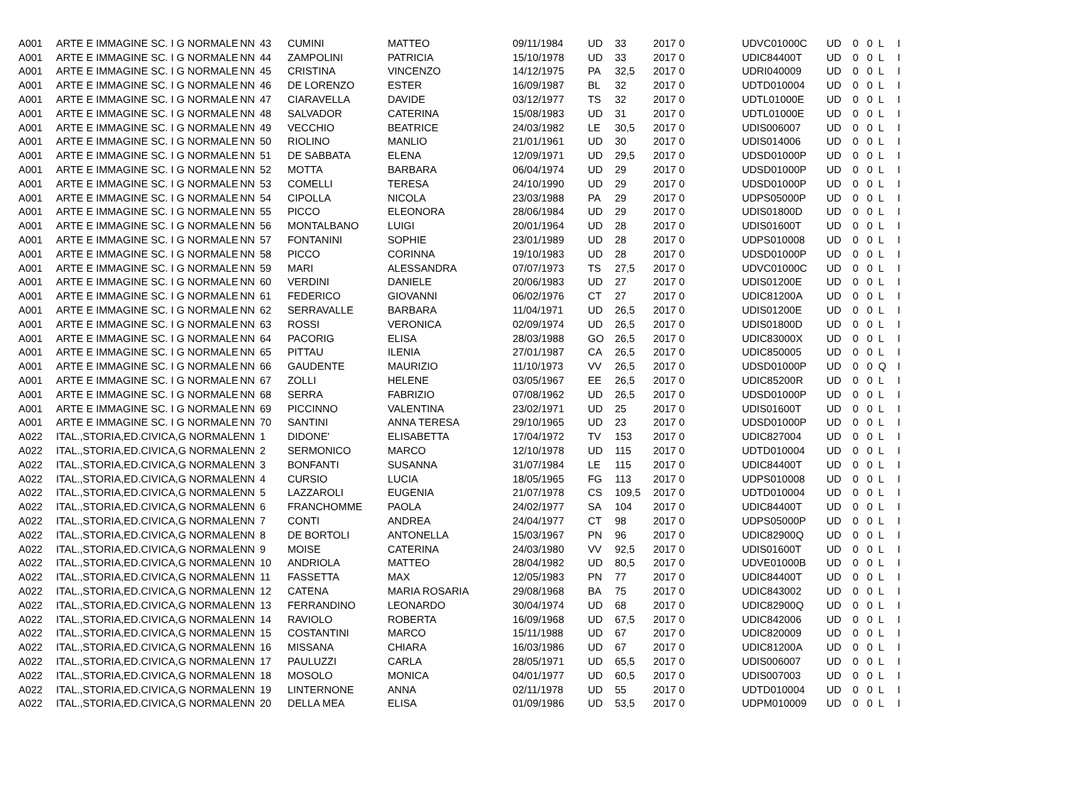| A001 | ARTE E IMMAGINE SC. I G NORMALE | NN | 43 | CUMINI | MATTEO | 09/11/1984 | UD | 33 | 2017 0 | UDVC01000C | UD | 0 | 0 | L | I |
| A001 | ARTE E IMMAGINE SC. I G NORMALE | NN | 44 | ZAMPOLINI | PATRICIA | 15/10/1978 | UD | 33 | 2017 0 | UDIC84400T | UD | 0 | 0 | L | I |
| A001 | ARTE E IMMAGINE SC. I G NORMALE | NN | 45 | CRISTINA | VINCENZO | 14/12/1975 | PA | 32,5 | 2017 0 | UDRI040009 | UD | 0 | 0 | L | I |
| A001 | ARTE E IMMAGINE SC. I G NORMALE | NN | 46 | DE LORENZO | ESTER | 16/09/1987 | BL | 32 | 2017 0 | UDTD010004 | UD | 0 | 0 | L | I |
| A001 | ARTE E IMMAGINE SC. I G NORMALE | NN | 47 | CIARAVELLA | DAVIDE | 03/12/1977 | TS | 32 | 2017 0 | UDTL01000E | UD | 0 | 0 | L | I |
| A001 | ARTE E IMMAGINE SC. I G NORMALE | NN | 48 | SALVADOR | CATERINA | 15/08/1983 | UD | 31 | 2017 0 | UDTL01000E | UD | 0 | 0 | L | I |
| A001 | ARTE E IMMAGINE SC. I G NORMALE | NN | 49 | VECCHIO | BEATRICE | 24/03/1982 | LE | 30,5 | 2017 0 | UDIS006007 | UD | 0 | 0 | L | I |
| A001 | ARTE E IMMAGINE SC. I G NORMALE | NN | 50 | RIOLINO | MANLIO | 21/01/1961 | UD | 30 | 2017 0 | UDIS014006 | UD | 0 | 0 | L | I |
| A001 | ARTE E IMMAGINE SC. I G NORMALE | NN | 51 | DE SABBATA | ELENA | 12/09/1971 | UD | 29,5 | 2017 0 | UDSD01000P | UD | 0 | 0 | L | I |
| A001 | ARTE E IMMAGINE SC. I G NORMALE | NN | 52 | MOTTA | BARBARA | 06/04/1974 | UD | 29 | 2017 0 | UDSD01000P | UD | 0 | 0 | L | I |
| A001 | ARTE E IMMAGINE SC. I G NORMALE | NN | 53 | COMELLI | TERESA | 24/10/1990 | UD | 29 | 2017 0 | UDSD01000P | UD | 0 | 0 | L | I |
| A001 | ARTE E IMMAGINE SC. I G NORMALE | NN | 54 | CIPOLLA | NICOLA | 23/03/1988 | PA | 29 | 2017 0 | UDPS05000P | UD | 0 | 0 | L | I |
| A001 | ARTE E IMMAGINE SC. I G NORMALE | NN | 55 | PICCO | ELEONORA | 28/06/1984 | UD | 29 | 2017 0 | UDIS01800D | UD | 0 | 0 | L | I |
| A001 | ARTE E IMMAGINE SC. I G NORMALE | NN | 56 | MONTALBANO | LUIGI | 20/01/1964 | UD | 28 | 2017 0 | UDIS01600T | UD | 0 | 0 | L | I |
| A001 | ARTE E IMMAGINE SC. I G NORMALE | NN | 57 | FONTANINI | SOPHIE | 23/01/1989 | UD | 28 | 2017 0 | UDPS010008 | UD | 0 | 0 | L | I |
| A001 | ARTE E IMMAGINE SC. I G NORMALE | NN | 58 | PICCO | CORINNA | 19/10/1983 | UD | 28 | 2017 0 | UDSD01000P | UD | 0 | 0 | L | I |
| A001 | ARTE E IMMAGINE SC. I G NORMALE | NN | 59 | MARI | ALESSANDRA | 07/07/1973 | TS | 27,5 | 2017 0 | UDVC01000C | UD | 0 | 0 | L | I |
| A001 | ARTE E IMMAGINE SC. I G NORMALE | NN | 60 | VERDINI | DANIELE | 20/06/1983 | UD | 27 | 2017 0 | UDIS01200E | UD | 0 | 0 | L | I |
| A001 | ARTE E IMMAGINE SC. I G NORMALE | NN | 61 | FEDERICO | GIOVANNI | 06/02/1976 | CT | 27 | 2017 0 | UDIC81200A | UD | 0 | 0 | L | I |
| A001 | ARTE E IMMAGINE SC. I G NORMALE | NN | 62 | SERRAVALLE | BARBARA | 11/04/1971 | UD | 26,5 | 2017 0 | UDIS01200E | UD | 0 | 0 | L | I |
| A001 | ARTE E IMMAGINE SC. I G NORMALE | NN | 63 | ROSSI | VERONICA | 02/09/1974 | UD | 26,5 | 2017 0 | UDIS01800D | UD | 0 | 0 | L | I |
| A001 | ARTE E IMMAGINE SC. I G NORMALE | NN | 64 | PACORIG | ELISA | 28/03/1988 | GO | 26,5 | 2017 0 | UDIC83000X | UD | 0 | 0 | L | I |
| A001 | ARTE E IMMAGINE SC. I G NORMALE | NN | 65 | PITTAU | ILENIA | 27/01/1987 | CA | 26,5 | 2017 0 | UDIC850005 | UD | 0 | 0 | L | I |
| A001 | ARTE E IMMAGINE SC. I G NORMALE | NN | 66 | GAUDENTE | MAURIZIO | 11/10/1973 | VV | 26,5 | 2017 0 | UDSD01000P | UD | 0 | 0 | Q | I |
| A001 | ARTE E IMMAGINE SC. I G NORMALE | NN | 67 | ZOLLI | HELENE | 03/05/1967 | EE | 26,5 | 2017 0 | UDIC85200R | UD | 0 | 0 | L | I |
| A001 | ARTE E IMMAGINE SC. I G NORMALE | NN | 68 | SERRA | FABRIZIO | 07/08/1962 | UD | 26,5 | 2017 0 | UDSD01000P | UD | 0 | 0 | L | I |
| A001 | ARTE E IMMAGINE SC. I G NORMALE | NN | 69 | PICCINNO | VALENTINA | 23/02/1971 | UD | 25 | 2017 0 | UDIS01600T | UD | 0 | 0 | L | I |
| A001 | ARTE E IMMAGINE SC. I G NORMALE | NN | 70 | SANTINI | ANNA TERESA | 29/10/1965 | UD | 23 | 2017 0 | UDSD01000P | UD | 0 | 0 | L | I |
| A022 | ITAL.,STORIA,ED.CIVICA,G NORMALE | NN | 1 | DIDONE' | ELISABETTA | 17/04/1972 | TV | 153 | 2017 0 | UDIC827004 | UD | 0 | 0 | L | I |
| A022 | ITAL.,STORIA,ED.CIVICA,G NORMALE | NN | 2 | SERMONICO | MARCO | 12/10/1978 | UD | 115 | 2017 0 | UDTD010004 | UD | 0 | 0 | L | I |
| A022 | ITAL.,STORIA,ED.CIVICA,G NORMALE | NN | 3 | BONFANTI | SUSANNA | 31/07/1984 | LE | 115 | 2017 0 | UDIC84400T | UD | 0 | 0 | L | I |
| A022 | ITAL.,STORIA,ED.CIVICA,G NORMALE | NN | 4 | CURSIO | LUCIA | 18/05/1965 | FG | 113 | 2017 0 | UDPS010008 | UD | 0 | 0 | L | I |
| A022 | ITAL.,STORIA,ED.CIVICA,G NORMALE | NN | 5 | LAZZAROLI | EUGENIA | 21/07/1978 | CS | 109,5 | 2017 0 | UDTD010004 | UD | 0 | 0 | L | I |
| A022 | ITAL.,STORIA,ED.CIVICA,G NORMALE | NN | 6 | FRANCHOMME | PAOLA | 24/02/1977 | SA | 104 | 2017 0 | UDIC84400T | UD | 0 | 0 | L | I |
| A022 | ITAL.,STORIA,ED.CIVICA,G NORMALE | NN | 7 | CONTI | ANDREA | 24/04/1977 | CT | 98 | 2017 0 | UDPS05000P | UD | 0 | 0 | L | I |
| A022 | ITAL.,STORIA,ED.CIVICA,G NORMALE | NN | 8 | DE BORTOLI | ANTONELLA | 15/03/1967 | PN | 96 | 2017 0 | UDIC82900Q | UD | 0 | 0 | L | I |
| A022 | ITAL.,STORIA,ED.CIVICA,G NORMALE | NN | 9 | MOISE | CATERINA | 24/03/1980 | VV | 92,5 | 2017 0 | UDIS01600T | UD | 0 | 0 | L | I |
| A022 | ITAL.,STORIA,ED.CIVICA,G NORMALE | NN | 10 | ANDRIOLA | MATTEO | 28/04/1982 | UD | 80,5 | 2017 0 | UDVE01000B | UD | 0 | 0 | L | I |
| A022 | ITAL.,STORIA,ED.CIVICA,G NORMALE | NN | 11 | FASSETTA | MAX | 12/05/1983 | PN | 77 | 2017 0 | UDIC84400T | UD | 0 | 0 | L | I |
| A022 | ITAL.,STORIA,ED.CIVICA,G NORMALE | NN | 12 | CATENA | MARIA ROSARIA | 29/08/1968 | BA | 75 | 2017 0 | UDIC843002 | UD | 0 | 0 | L | I |
| A022 | ITAL.,STORIA,ED.CIVICA,G NORMALE | NN | 13 | FERRANDINO | LEONARDO | 30/04/1974 | UD | 68 | 2017 0 | UDIC82900Q | UD | 0 | 0 | L | I |
| A022 | ITAL.,STORIA,ED.CIVICA,G NORMALE | NN | 14 | RAVIOLO | ROBERTA | 16/09/1968 | UD | 67,5 | 2017 0 | UDIC842006 | UD | 0 | 0 | L | I |
| A022 | ITAL.,STORIA,ED.CIVICA,G NORMALE | NN | 15 | COSTANTINI | MARCO | 15/11/1988 | UD | 67 | 2017 0 | UDIC820009 | UD | 0 | 0 | L | I |
| A022 | ITAL.,STORIA,ED.CIVICA,G NORMALE | NN | 16 | MISSANA | CHIARA | 16/03/1986 | UD | 67 | 2017 0 | UDIC81200A | UD | 0 | 0 | L | I |
| A022 | ITAL.,STORIA,ED.CIVICA,G NORMALE | NN | 17 | PAULUZZI | CARLA | 28/05/1971 | UD | 65,5 | 2017 0 | UDIS006007 | UD | 0 | 0 | L | I |
| A022 | ITAL.,STORIA,ED.CIVICA,G NORMALE | NN | 18 | MOSOLO | MONICA | 04/01/1977 | UD | 60,5 | 2017 0 | UDIS007003 | UD | 0 | 0 | L | I |
| A022 | ITAL.,STORIA,ED.CIVICA,G NORMALE | NN | 19 | LINTERNONE | ANNA | 02/11/1978 | UD | 55 | 2017 0 | UDTD010004 | UD | 0 | 0 | L | I |
| A022 | ITAL.,STORIA,ED.CIVICA,G NORMALE | NN | 20 | DELLA MEA | ELISA | 01/09/1986 | UD | 53,5 | 2017 0 | UDPM010009 | UD | 0 | 0 | L | I |